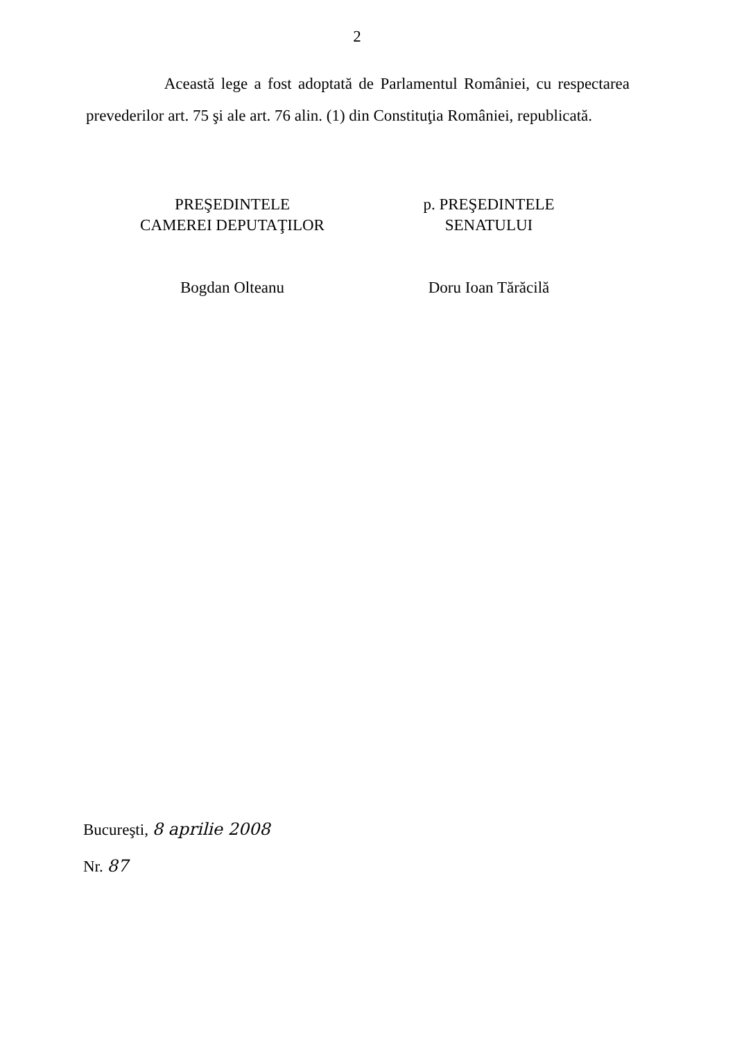2
Această lege a fost adoptată de Parlamentul României, cu respectarea prevederilor art. 75 şi ale art. 76 alin. (1) din Constituţia României, republicată.
PREŞEDINTELE
CAMEREI DEPUTAŢILOR
Bogdan Olteanu
p. PREŞEDINTELE
SENATULUI
Doru Ioan Tărăcilă
Bucureşti, 8 aprilie 2008
Nr. 87